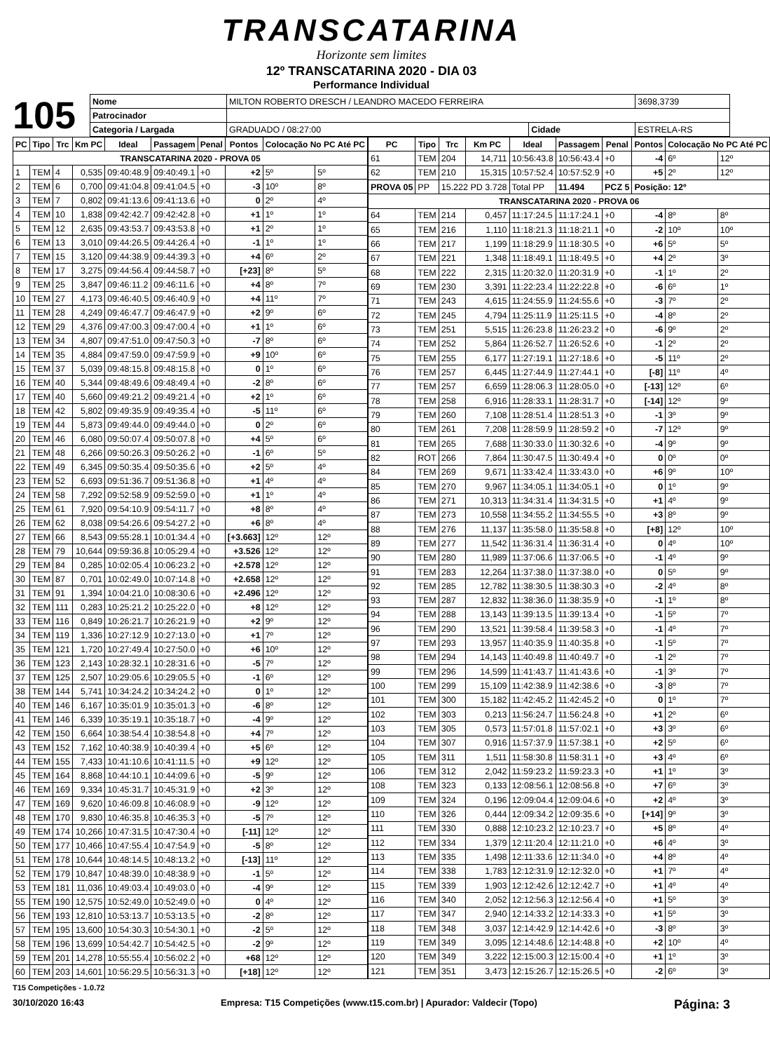TRANSCATARINA
Horizonte sem limites
12º TRANSCATARINA 2020 - DIA 03
Performance Individual
105
| Nome | MILTON ROBERTO DRESCH / LEANDRO MACEDO FERREIRA | | | 3698,3739 |
| Patrocinador | | | | |
| Categoria / Largada | GRADUADO / 08:27:00 | Cidade | ESTRELA-RS | |
| PC | Tipo | Trc | Km PC | Ideal | Passagem | Penal | Pontos | Colocação No PC Até PC | |
| --- | --- | --- | --- | --- | --- | --- | --- | --- | --- |
| TRANSCATARINA 2020 - PROVA 05 | | | | | | | | | |
| 1 | TEM | 4 | 0,535 | 09:40:48.9 | 09:40:49.1 | +0 | +2 | 5º | 5º |
| 2 | TEM | 6 | 0,700 | 09:41:04.8 | 09:41:04.5 | +0 | -3 | 10º | 8º |
| 3 | TEM | 7 | 0,802 | 09:41:13.6 | 09:41:13.6 | +0 | 0 | 2º | 4º |
| 4 | TEM | 10 | 1,838 | 09:42:42.7 | 09:42:42.8 | +0 | +1 | 1º | 1º |
| 5 | TEM | 12 | 2,635 | 09:43:53.7 | 09:43:53.8 | +0 | +1 | 2º | 1º |
| 6 | TEM | 13 | 3,010 | 09:44:26.5 | 09:44:26.4 | +0 | -1 | 1º | 1º |
| 7 | TEM | 15 | 3,120 | 09:44:38.9 | 09:44:39.3 | +0 | +4 | 6º | 2º |
| 8 | TEM | 17 | 3,275 | 09:44:56.4 | 09:44:58.7 | +0 | [+23] | 8º | 5º |
| 9 | TEM | 25 | 3,847 | 09:46:11.2 | 09:46:11.6 | +0 | +4 | 8º | 7º |
| 10 | TEM | 27 | 4,173 | 09:46:40.5 | 09:46:40.9 | +0 | +4 | 11º | 7º |
| 11 | TEM | 28 | 4,249 | 09:46:47.7 | 09:46:47.9 | +0 | +2 | 9º | 6º |
| 12 | TEM | 29 | 4,376 | 09:47:00.3 | 09:47:00.4 | +0 | +1 | 1º | 6º |
| 13 | TEM | 34 | 4,807 | 09:47:51.0 | 09:47:50.3 | +0 | -7 | 8º | 6º |
| 14 | TEM | 35 | 4,884 | 09:47:59.0 | 09:47:59.9 | +0 | +9 | 10º | 6º |
| 15 | TEM | 37 | 5,039 | 09:48:15.8 | 09:48:15.8 | +0 | 0 | 1º | 6º |
| 16 | TEM | 40 | 5,344 | 09:48:49.6 | 09:48:49.4 | +0 | -2 | 8º | 6º |
| 17 | TEM | 40 | 5,660 | 09:49:21.2 | 09:49:21.4 | +0 | +2 | 1º | 6º |
| 18 | TEM | 42 | 5,802 | 09:49:35.9 | 09:49:35.4 | +0 | -5 | 11º | 6º |
| 19 | TEM | 44 | 5,873 | 09:49:44.0 | 09:49:44.0 | +0 | 0 | 2º | 6º |
| 20 | TEM | 46 | 6,080 | 09:50:07.4 | 09:50:07.8 | +0 | +4 | 5º | 6º |
| 21 | TEM | 48 | 6,266 | 09:50:26.3 | 09:50:26.2 | +0 | -1 | 6º | 5º |
| 22 | TEM | 49 | 6,345 | 09:50:35.4 | 09:50:35.6 | +0 | +2 | 5º | 4º |
| 23 | TEM | 52 | 6,693 | 09:51:36.7 | 09:51:36.8 | +0 | +1 | 4º | 4º |
| 24 | TEM | 58 | 7,292 | 09:52:58.9 | 09:52:59.0 | +0 | +1 | 1º | 4º |
| 25 | TEM | 61 | 7,920 | 09:54:10.9 | 09:54:11.7 | +0 | +8 | 8º | 4º |
| 26 | TEM | 62 | 8,038 | 09:54:26.6 | 09:54:27.2 | +0 | +6 | 8º | 4º |
| 27 | TEM | 66 | 8,543 | 09:55:28.1 | 10:01:34.4 | +0 | [+3.663] | 12º | 12º |
| 28 | TEM | 79 | 10,644 | 09:59:36.8 | 10:05:29.4 | +0 | +3.526 | 12º | 12º |
| 29 | TEM | 84 | 0,285 | 10:02:05.4 | 10:06:23.2 | +0 | +2.578 | 12º | 12º |
| 30 | TEM | 87 | 0,701 | 10:02:49.0 | 10:07:14.8 | +0 | +2.658 | 12º | 12º |
| 31 | TEM | 91 | 1,394 | 10:04:21.0 | 10:08:30.6 | +0 | +2.496 | 12º | 12º |
| 32 | TEM | 111 | 0,283 | 10:25:21.2 | 10:25:22.0 | +0 | +8 | 12º | 12º |
| 33 | TEM | 116 | 0,849 | 10:26:21.7 | 10:26:21.9 | +0 | +2 | 9º | 12º |
| 34 | TEM | 119 | 1,336 | 10:27:12.9 | 10:27:13.0 | +0 | +1 | 7º | 12º |
| 35 | TEM | 121 | 1,720 | 10:27:49.4 | 10:27:50.0 | +0 | +6 | 10º | 12º |
| 36 | TEM | 123 | 2,143 | 10:28:32.1 | 10:28:31.6 | +0 | -5 | 7º | 12º |
| 37 | TEM | 125 | 2,507 | 10:29:05.6 | 10:29:05.5 | +0 | -1 | 6º | 12º |
| 38 | TEM | 144 | 5,741 | 10:34:24.2 | 10:34:24.2 | +0 | 0 | 1º | 12º |
| 40 | TEM | 146 | 6,167 | 10:35:01.9 | 10:35:01.3 | +0 | -6 | 8º | 12º |
| 41 | TEM | 146 | 6,339 | 10:35:19.1 | 10:35:18.7 | +0 | -4 | 9º | 12º |
| 42 | TEM | 150 | 6,664 | 10:38:54.4 | 10:38:54.8 | +0 | +4 | 7º | 12º |
| 43 | TEM | 152 | 7,162 | 10:40:38.9 | 10:40:39.4 | +0 | +5 | 6º | 12º |
| 44 | TEM | 155 | 7,433 | 10:41:10.6 | 10:41:11.5 | +0 | +9 | 12º | 12º |
| 45 | TEM | 164 | 8,868 | 10:44:10.1 | 10:44:09.6 | +0 | -5 | 9º | 12º |
| 46 | TEM | 169 | 9,334 | 10:45:31.7 | 10:45:31.9 | +0 | +2 | 3º | 12º |
| 47 | TEM | 169 | 9,620 | 10:46:09.8 | 10:46:08.9 | +0 | -9 | 12º | 12º |
| 48 | TEM | 170 | 9,830 | 10:46:35.8 | 10:46:35.3 | +0 | -5 | 7º | 12º |
| 49 | TEM | 174 | 10,266 | 10:47:31.5 | 10:47:30.4 | +0 | [-11] | 12º | 12º |
| 50 | TEM | 177 | 10,466 | 10:47:55.4 | 10:47:54.9 | +0 | -5 | 8º | 12º |
| 51 | TEM | 178 | 10,644 | 10:48:14.5 | 10:48:13.2 | +0 | [-13] | 11º | 12º |
| 52 | TEM | 179 | 10,847 | 10:48:39.0 | 10:48:38.9 | +0 | -1 | 5º | 12º |
| 53 | TEM | 181 | 11,036 | 10:49:03.4 | 10:49:03.0 | +0 | -4 | 9º | 12º |
| 55 | TEM | 190 | 12,575 | 10:52:49.0 | 10:52:49.0 | +0 | 0 | 4º | 12º |
| 56 | TEM | 193 | 12,810 | 10:53:13.7 | 10:53:13.5 | +0 | -2 | 8º | 12º |
| 57 | TEM | 195 | 13,600 | 10:54:30.3 | 10:54:30.1 | +0 | -2 | 5º | 12º |
| 58 | TEM | 196 | 13,699 | 10:54:42.7 | 10:54:42.5 | +0 | -2 | 9º | 12º |
| 59 | TEM | 201 | 14,278 | 10:55:55.4 | 10:56:02.2 | +0 | +68 | 12º | 12º |
| 60 | TEM | 203 | 14,601 | 10:56:29.5 | 10:56:31.3 | +0 | [+18] | 12º | 12º |
| PC | Tipo | Trc | Km PC | Ideal | Passagem | Penal | Pontos | Colocação No PC Até PC | |
| --- | --- | --- | --- | --- | --- | --- | --- | --- | --- |
| 61 | TEM | 204 | 14,711 | 10:56:43.8 | 10:56:43.4 | +0 | -4 | 6º | 12º |
| 62 | TEM | 210 | 15,315 | 10:57:52.4 | 10:57:52.9 | +0 | +5 | 2º | 12º |
| PROVA 05 | PP | 15.222 PD 3.728 | | Total PP | 11.494 | PCZ 5 | Posição: 12º | | |
| TRANSCATARINA 2020 - PROVA 06 | | | | | | | | | |
| 64 | TEM | 214 | 0,457 | 11:17:24.5 | 11:17:24.1 | +0 | -4 | 8º | 8º |
| 65 | TEM | 216 | 1,110 | 11:18:21.3 | 11:18:21.1 | +0 | -2 | 10º | 10º |
| 66 | TEM | 217 | 1,199 | 11:18:29.9 | 11:18:30.5 | +0 | +6 | 5º | 5º |
| 67 | TEM | 221 | 1,348 | 11:18:49.1 | 11:18:49.5 | +0 | +4 | 2º | 3º |
| 68 | TEM | 222 | 2,315 | 11:20:32.0 | 11:20:31.9 | +0 | -1 | 1º | 2º |
| 69 | TEM | 230 | 3,391 | 11:22:23.4 | 11:22:22.8 | +0 | -6 | 6º | 1º |
| 71 | TEM | 243 | 4,615 | 11:24:55.9 | 11:24:55.6 | +0 | -3 | 7º | 2º |
| 72 | TEM | 245 | 4,794 | 11:25:11.9 | 11:25:11.5 | +0 | -4 | 8º | 2º |
| 73 | TEM | 251 | 5,515 | 11:26:23.8 | 11:26:23.2 | +0 | -6 | 9º | 2º |
| 74 | TEM | 252 | 5,864 | 11:26:52.7 | 11:26:52.6 | +0 | -1 | 2º | 2º |
| 75 | TEM | 255 | 6,177 | 11:27:19.1 | 11:27:18.6 | +0 | -5 | 11º | 2º |
| 76 | TEM | 257 | 6,445 | 11:27:44.9 | 11:27:44.1 | +0 | [-8] | 11º | 4º |
| 77 | TEM | 257 | 6,659 | 11:28:06.3 | 11:28:05.0 | +0 | [-13] | 12º | 6º |
| 78 | TEM | 258 | 6,916 | 11:28:33.1 | 11:28:31.7 | +0 | [-14] | 12º | 9º |
| 79 | TEM | 260 | 7,108 | 11:28:51.4 | 11:28:51.3 | +0 | -1 | 3º | 9º |
| 80 | TEM | 261 | 7,208 | 11:28:59.9 | 11:28:59.2 | +0 | -7 | 12º | 9º |
| 81 | TEM | 265 | 7,688 | 11:30:33.0 | 11:30:32.6 | +0 | -4 | 9º | 9º |
| 82 | ROT | 266 | 7,864 | 11:30:47.5 | 11:30:49.4 | +0 | 0 | 0º | 0º |
| 84 | TEM | 269 | 9,671 | 11:33:42.4 | 11:33:43.0 | +0 | +6 | 9º | 10º |
| 85 | TEM | 270 | 9,967 | 11:34:05.1 | 11:34:05.1 | +0 | 0 | 1º | 9º |
| 86 | TEM | 271 | 10,313 | 11:34:31.4 | 11:34:31.5 | +0 | +1 | 4º | 9º |
| 87 | TEM | 273 | 10,558 | 11:34:55.2 | 11:34:55.5 | +0 | +3 | 8º | 9º |
| 88 | TEM | 276 | 11,137 | 11:35:58.0 | 11:35:58.8 | +0 | [+8] | 12º | 10º |
| 89 | TEM | 277 | 11,542 | 11:36:31.4 | 11:36:31.4 | +0 | 0 | 4º | 10º |
| 90 | TEM | 280 | 11,989 | 11:37:06.6 | 11:37:06.5 | +0 | -1 | 4º | 9º |
| 91 | TEM | 283 | 12,264 | 11:37:38.0 | 11:37:38.0 | +0 | 0 | 5º | 9º |
| 92 | TEM | 285 | 12,782 | 11:38:30.5 | 11:38:30.3 | +0 | -2 | 4º | 8º |
| 93 | TEM | 287 | 12,832 | 11:38:36.0 | 11:38:35.9 | +0 | -1 | 1º | 8º |
| 94 | TEM | 288 | 13,143 | 11:39:13.5 | 11:39:13.4 | +0 | -1 | 5º | 7º |
| 96 | TEM | 290 | 13,521 | 11:39:58.4 | 11:39:58.3 | +0 | -1 | 4º | 7º |
| 97 | TEM | 293 | 13,957 | 11:40:35.9 | 11:40:35.8 | +0 | -1 | 5º | 7º |
| 98 | TEM | 294 | 14,143 | 11:40:49.8 | 11:40:49.7 | +0 | -1 | 2º | 7º |
| 99 | TEM | 296 | 14,599 | 11:41:43.7 | 11:41:43.6 | +0 | -1 | 3º | 7º |
| 100 | TEM | 299 | 15,109 | 11:42:38.9 | 11:42:38.6 | +0 | -3 | 8º | 7º |
| 101 | TEM | 300 | 15,182 | 11:42:45.2 | 11:42:45.2 | +0 | 0 | 1º | 7º |
| 102 | TEM | 303 | 0,213 | 11:56:24.7 | 11:56:24.8 | +0 | +1 | 2º | 6º |
| 103 | TEM | 305 | 0,573 | 11:57:01.8 | 11:57:02.1 | +0 | +3 | 3º | 6º |
| 104 | TEM | 307 | 0,916 | 11:57:37.9 | 11:57:38.1 | +0 | +2 | 5º | 6º |
| 105 | TEM | 311 | 1,511 | 11:58:30.8 | 11:58:31.1 | +0 | +3 | 4º | 6º |
| 106 | TEM | 312 | 2,042 | 11:59:23.2 | 11:59:23.3 | +0 | +1 | 1º | 3º |
| 108 | TEM | 323 | 0,133 | 12:08:56.1 | 12:08:56.8 | +0 | +7 | 6º | 3º |
| 109 | TEM | 324 | 0,196 | 12:09:04.4 | 12:09:04.6 | +0 | +2 | 4º | 3º |
| 110 | TEM | 326 | 0,444 | 12:09:34.2 | 12:09:35.6 | +0 | [+14] | 9º | 3º |
| 111 | TEM | 330 | 0,888 | 12:10:23.2 | 12:10:23.7 | +0 | +5 | 8º | 4º |
| 112 | TEM | 334 | 1,379 | 12:11:20.4 | 12:11:21.0 | +0 | +6 | 4º | 3º |
| 113 | TEM | 335 | 1,498 | 12:11:33.6 | 12:11:34.0 | +0 | +4 | 8º | 4º |
| 114 | TEM | 338 | 1,783 | 12:12:31.9 | 12:12:32.0 | +0 | +1 | 7º | 4º |
| 115 | TEM | 339 | 1,903 | 12:12:42.6 | 12:12:42.7 | +0 | +1 | 4º | 4º |
| 116 | TEM | 340 | 2,052 | 12:12:56.3 | 12:12:56.4 | +0 | +1 | 5º | 3º |
| 117 | TEM | 347 | 2,940 | 12:14:33.2 | 12:14:33.3 | +0 | +1 | 5º | 3º |
| 118 | TEM | 348 | 3,037 | 12:14:42.9 | 12:14:42.6 | +0 | -3 | 8º | 3º |
| 119 | TEM | 349 | 3,095 | 12:14:48.6 | 12:14:48.8 | +0 | +2 | 10º | 4º |
| 120 | TEM | 349 | 3,222 | 12:15:00.3 | 12:15:00.4 | +0 | +1 | 1º | 3º |
| 121 | TEM | 351 | 3,473 | 12:15:26.7 | 12:15:26.5 | +0 | -2 | 6º | 3º |
T15 Competições - 1.0.72
30/10/2020 16:43 Empresa: T15 Competições (www.t15.com.br) | Apurador: Valdecir (Topo) Página: 3